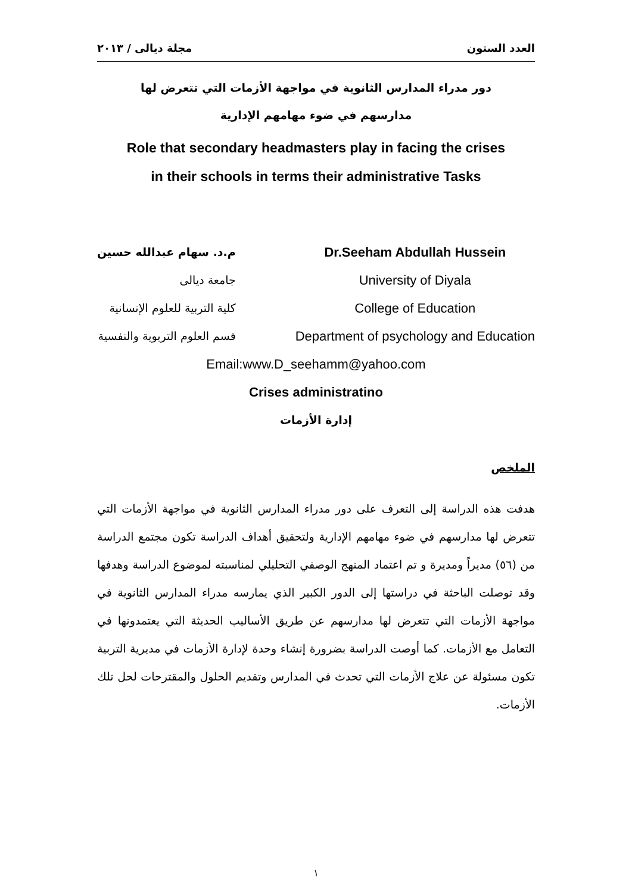مجلة ديالى / ٢٠١٣ العدد الستون
دور مدراء المدارس الثانوية في مواجهة الأزمات التي تتعرض لها
مدارسهم في ضوء مهامهم الإدارية
Role that secondary headmasters play in facing the crises
in their schools in terms their administrative Tasks
م.د. سهام عبدالله حسين
جامعة ديالى
كلية التربية للعلوم الإنسانية
قسم العلوم التربوية والنفسية
Dr.Seeham Abdullah Hussein
University of Diyala
College of Education
Department of psychology and Education
Email:www.D_seehamm@yahoo.com
Crises administratino
إدارة الأزمات
الملخص
هدفت هذه الدراسة إلى التعرف على دور مدراء المدارس الثانوية في مواجهة الأزمات التي تتعرض لها مدارسهم في ضوء مهامهم الإدارية ولتحقيق أهداف الدراسة تكون مجتمع الدراسة من (٥٦) مديراً ومديرة و تم اعتماد المنهج الوصفي التحليلي لمناسبته لموضوع الدراسة وهدفها وقد توصلت الباحثة في دراستها إلى الدور الكبير الذي يمارسه مدراء المدارس الثانوية في مواجهة الأزمات التي تتعرض لها مدارسهم عن طريق الأساليب الحديثة التي يعتمدونها في التعامل مع الأزمات. كما أوصت الدراسة بضرورة إنشاء وحدة لإدارة الأزمات في مديرية التربية تكون مسئولة عن علاج الأزمات التي تحدث في المدارس وتقديم الحلول والمقترحات لحل تلك الأزمات.
١